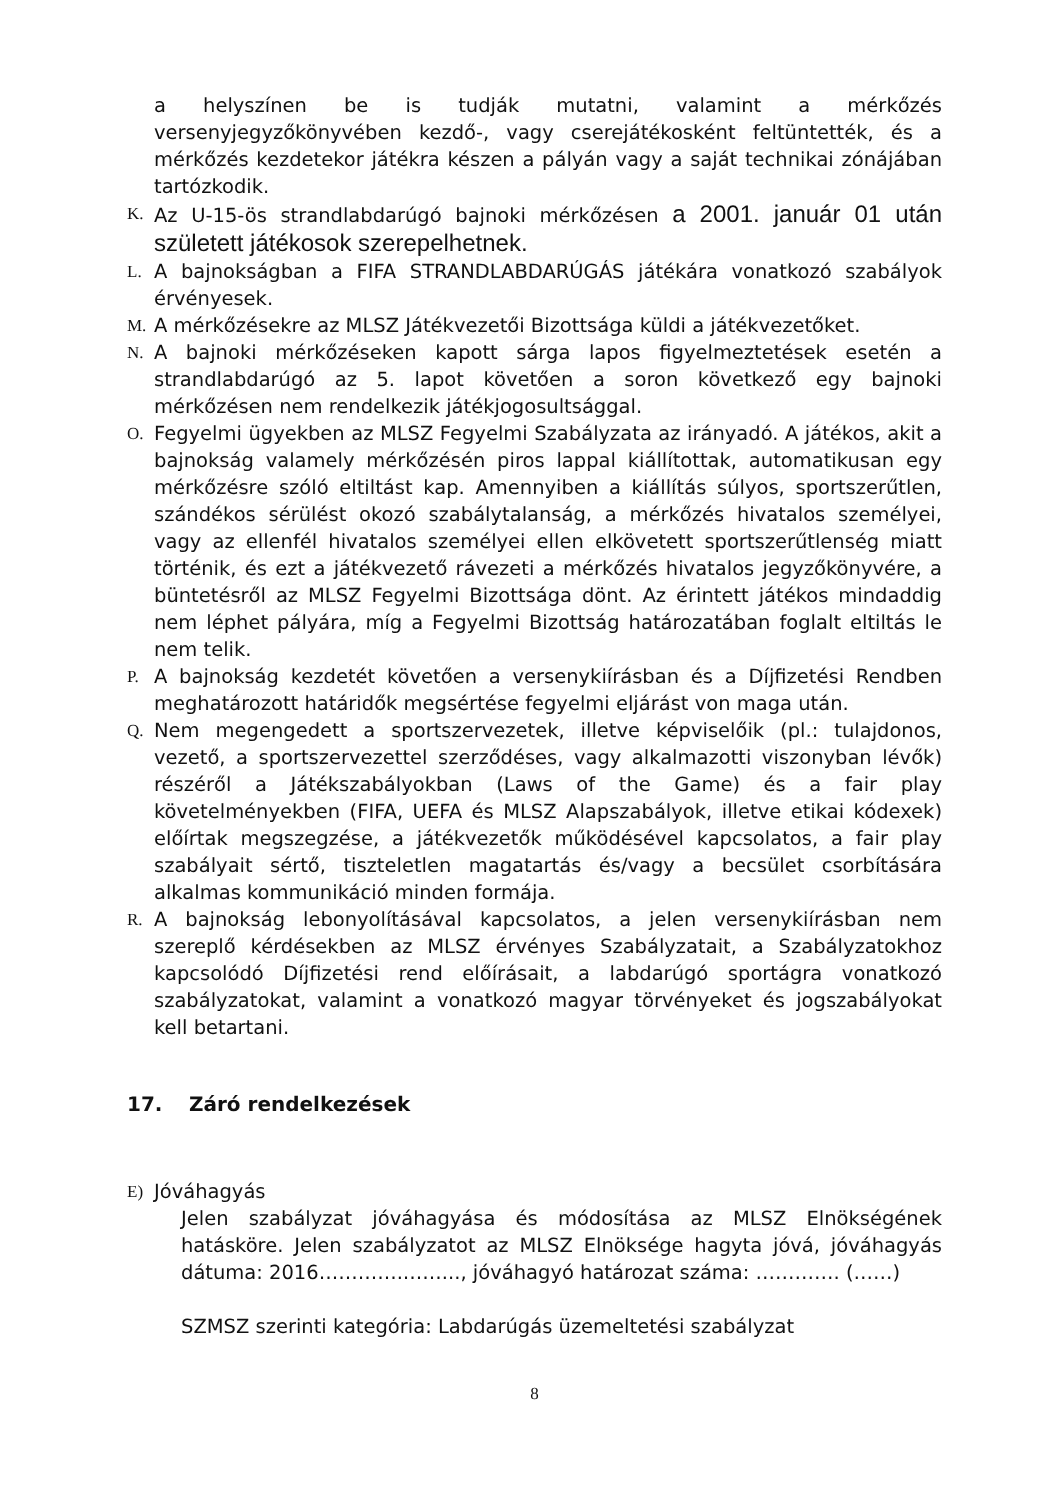a helyszínen be is tudják mutatni, valamint a mérkőzés versenyjegyzőkönyvében kezdő-, vagy cserejátékosként feltüntették, és a mérkőzés kezdetekor játékra készen a pályán vagy a saját technikai zónájában tartózkodik.
K. Az U-15-ös strandlabdarúgó bajnoki mérkőzésen a 2001. január 01 után született játékosok szerepelhetnek.
L. A bajnokságban a FIFA STRANDLABDARÚGÁS játékára vonatkozó szabályok érvényesek.
M. A mérkőzésekre az MLSZ Játékvezetői Bizottsága küldi a játékvezetőket.
N. A bajnoki mérkőzéseken kapott sárga lapos figyelmeztetések esetén a strandlabdarúgó az 5. lapot követően a soron következő egy bajnoki mérkőzésen nem rendelkezik játékjogosultsággal.
O. Fegyelmi ügyekben az MLSZ Fegyelmi Szabályzata az irányadó. A játékos, akit a bajnokság valamely mérkőzésén piros lappal kiállítottak, automatikusan egy mérkőzésre szóló eltiltást kap. Amennyiben a kiállítás súlyos, sportszerűtlen, szándékos sérülést okozó szabálytalanság, a mérkőzés hivatalos személyei, vagy az ellenfél hivatalos személyei ellen elkövetett sportszerűtlenség miatt történik, és ezt a játékvezető rávezeti a mérkőzés hivatalos jegyzőkönyvére, a büntetésről az MLSZ Fegyelmi Bizottsága dönt. Az érintett játékos mindaddig nem léphet pályára, míg a Fegyelmi Bizottság határozatában foglalt eltiltás le nem telik.
P. A bajnokság kezdetét követően a versenykiírásban és a Díjfizetési Rendben meghatározott határidők megsértése fegyelmi eljárást von maga után.
Q. Nem megengedett a sportszervezetek, illetve képviselőik (pl.: tulajdonos, vezető, a sportszervezettel szerződéses, vagy alkalmazotti viszonyban lévők) részéről a Játékszabályokban (Laws of the Game) és a fair play követelményekben (FIFA, UEFA és MLSZ Alapszabályok, illetve etikai kódexek) előírtak megszegzése, a játékvezetők működésével kapcsolatos, a fair play szabályait sértő, tiszteletlen magatartás és/vagy a becsület csorbítására alkalmas kommunikáció minden formája.
R. A bajnokság lebonyolításával kapcsolatos, a jelen versenykiírásban nem szereplő kérdésekben az MLSZ érvényes Szabályzatait, a Szabályzatokhoz kapcsolódó Díjfizetési rend előírásait, a labdarúgó sportágra vonatkozó szabályzatokat, valamint a vonatkozó magyar törvényeket és jogszabályokat kell betartani.
17. Záró rendelkezések
E) Jóváhagyás
Jelen szabályzat jóváhagyása és módosítása az MLSZ Elnökségének hatásköre. Jelen szabályzatot az MLSZ Elnöksége hagyta jóvá, jóváhagyás dátuma: 2016………….……..., jóváhagyó határozat száma: …………. (……)
SZMSZ szerinti kategória: Labdarúgás üzemeltetési szabályzat
8